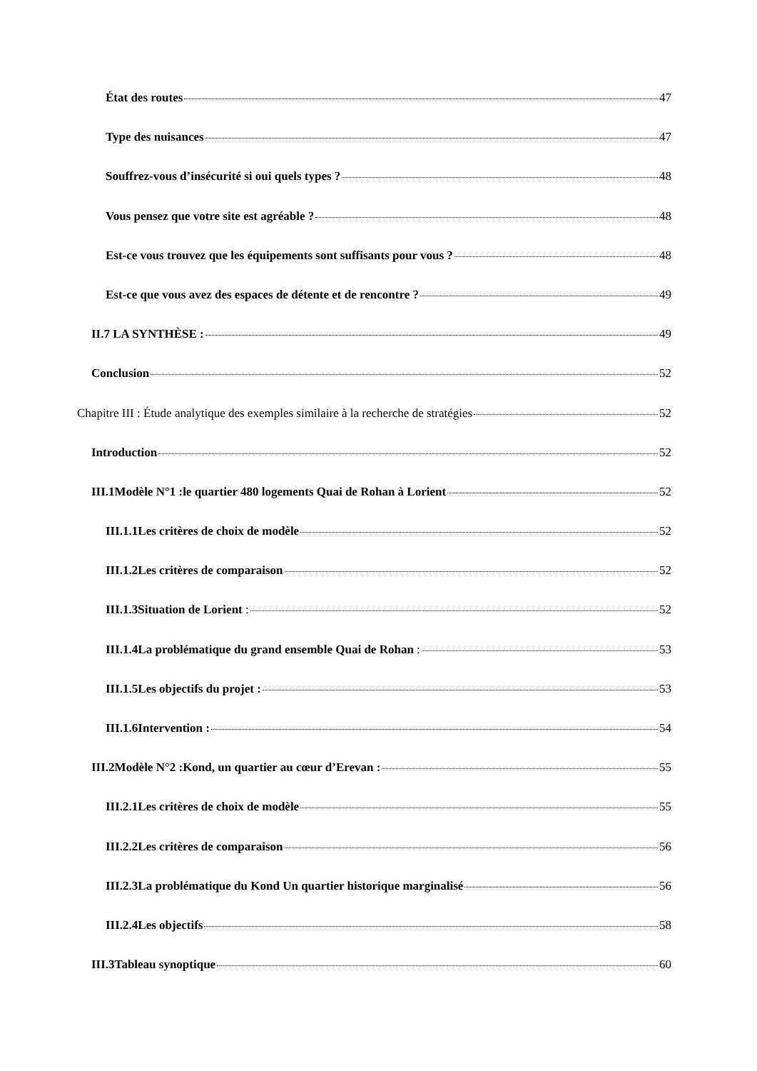État des routes 47
Type des nuisances 47
Souffrez-vous d’insécurité si oui quels types ? 48
Vous pensez que votre site est agréable ? 48
Est-ce vous trouvez que les équipements sont suffisants pour vous ? 48
Est-ce que vous avez des espaces de détente et de rencontre ? 49
II.7 LA SYNTHÈSE : 49
Conclusion 52
Chapitre III : Étude analytique des exemples similaire à la recherche de stratégies 52
Introduction 52
III.1Modèle N°1 :le quartier 480 logements Quai de Rohan à Lorient 52
III.1.1Les critères de choix de modèle 52
III.1.2Les critères de comparaison 52
III.1.3Situation de Lorient : 52
III.1.4La problématique du grand ensemble Quai de Rohan : 53
III.1.5Les objectifs du projet : 53
III.1.6Intervention : 54
III.2Modèle N°2 :Kond, un quartier au cœur d’Erevan : 55
III.2.1Les critères de choix de modèle 55
III.2.2Les critères de comparaison 56
III.2.3La problématique du Kond Un quartier historique marginalisé 56
III.2.4Les objectifs 58
III.3Tableau synoptique 60